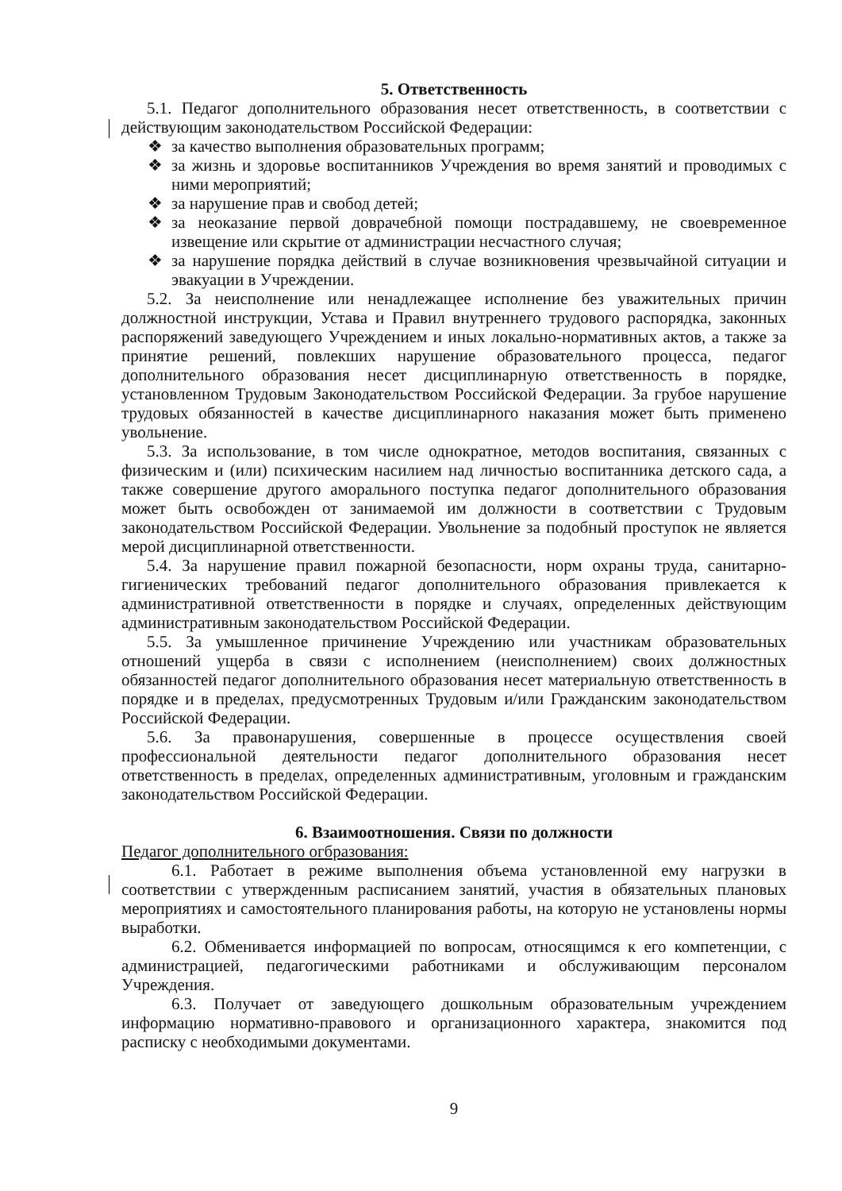5. Ответственность
5.1. Педагог дополнительного образования несет ответственность, в соответствии с действующим законодательством Российской Федерации:
❖ за качество выполнения образовательных программ;
❖ за жизнь и здоровье воспитанников Учреждения во время занятий и проводимых с ними мероприятий;
❖ за нарушение прав и свобод детей;
❖ за неоказание первой доврачебной помощи пострадавшему, не своевременное извещение или скрытие от администрации несчастного случая;
❖ за нарушение порядка действий в случае возникновения чрезвычайной ситуации и эвакуации в Учреждении.
5.2. За неисполнение или ненадлежащее исполнение без уважительных причин должностной инструкции, Устава и Правил внутреннего трудового распорядка, законных распоряжений заведующего Учреждением и иных локально-нормативных актов, а также за принятие решений, повлекших нарушение образовательного процесса, педагог дополнительного образования несет дисциплинарную ответственность в порядке, установленном Трудовым Законодательством Российской Федерации. За грубое нарушение трудовых обязанностей в качестве дисциплинарного наказания может быть применено увольнение.
5.3. За использование, в том числе однократное, методов воспитания, связанных с физическим и (или) психическим насилием над личностью воспитанника детского сада, а также совершение другого аморального поступка педагог дополнительного образования может быть освобожден от занимаемой им должности в соответствии с Трудовым законодательством Российской Федерации. Увольнение за подобный проступок не является мерой дисциплинарной ответственности.
5.4. За нарушение правил пожарной безопасности, норм охраны труда, санитарно-гигиенических требований педагог дополнительного образования привлекается к административной ответственности в порядке и случаях, определенных действующим административным законодательством Российской Федерации.
5.5. За умышленное причинение Учреждению или участникам образовательных отношений ущерба в связи с исполнением (неисполнением) своих должностных обязанностей педагог дополнительного образования несет материальную ответственность в порядке и в пределах, предусмотренных Трудовым и/или Гражданским законодательством Российской Федерации.
5.6. За правонарушения, совершенные в процессе осуществления своей профессиональной деятельности педагог дополнительного образования несет ответственность в пределах, определенных административным, уголовным и гражданским законодательством Российской Федерации.
6. Взаимоотношения. Связи по должности
Педагог дополнительного огбразования:
6.1. Работает в режиме выполнения объема установленной ему нагрузки в соответствии с утвержденным расписанием занятий, участия в обязательных плановых мероприятиях и самостоятельного планирования работы, на которую не установлены нормы выработки.
6.2. Обменивается информацией по вопросам, относящимся к его компетенции, с администрацией, педагогическими работниками и обслуживающим персоналом Учреждения.
6.3. Получает от заведующего дошкольным образовательным учреждением информацию нормативно-правового и организационного характера, знакомится под расписку с необходимыми документами.
9